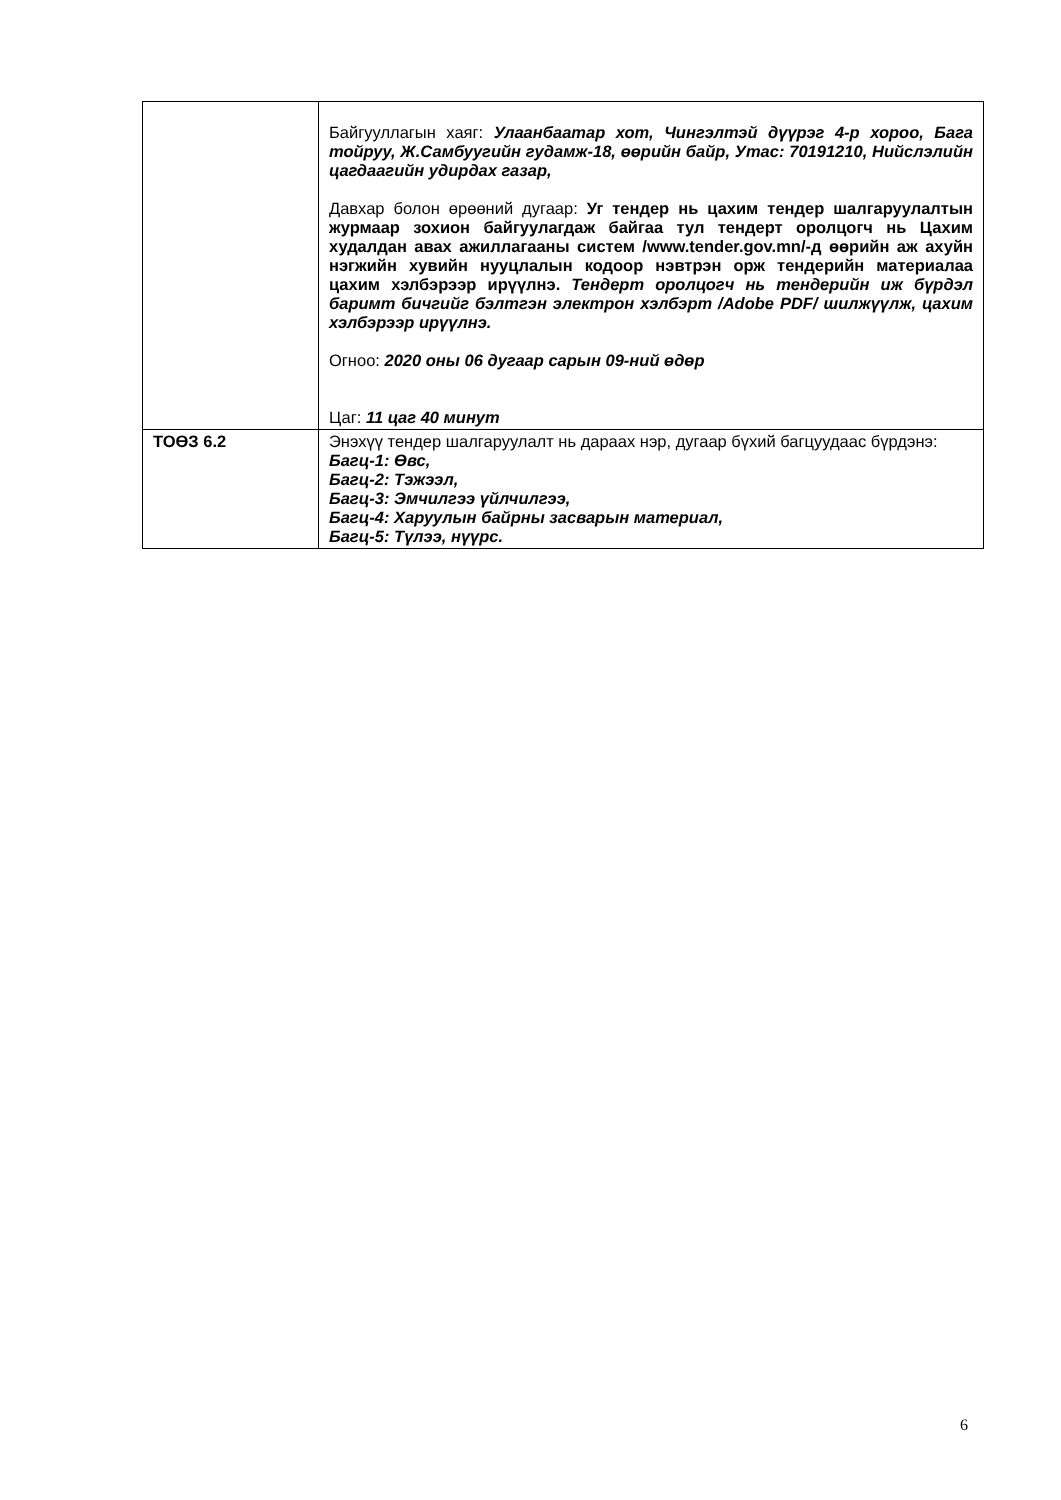| | Байгууллагын хаяг: Улаанбаатар хот, Чингэлтэй дүүрэг 4-р хороо, Бага тойруу, Ж.Самбуугийн гудамж-18, өөрийн байр, Утас: 70191210, Нийслэлийн цагдаагийн удирдах газар, Давхар болон өрөөний дугаар: Уг тендер нь цахим тендер шалгаруулалтын журмаар зохион байгуулагдаж байгаа тул тендерт оролцогч нь Цахим худалдан авах ажиллагааны систем /www.tender.gov.mn/-д өөрийн аж ахуйн нэгжийн хувийн нууцлалын кодоор нэвтрэн орж тендерийн материалаа цахим хэлбэрээр ирүүлнэ. Тендерт оролцогч нь тендерийн иж бүрдэл баримт бичгийг бэлтгэн электрон хэлбэрт /Adobe PDF/ шилжүүлж, цахим хэлбэрээр ирүүлнэ. Огноо: 2020 оны 06 дугаар сарын 09-ний өдөр Цаг: 11 цаг 40 минут |
| ТОӨЗ 6.2 | Энэхүү тендер шалгаруулалт нь дараах нэр, дугаар бүхий багцуудаас бүрдэнэ: Багц-1: Өвс, Багц-2: Тэжээл, Багц-3: Эмчилгээ үйлчилгээ, Багц-4: Харуулын байрны засварын материал, Багц-5: Түлээ, нүүрс. |
6